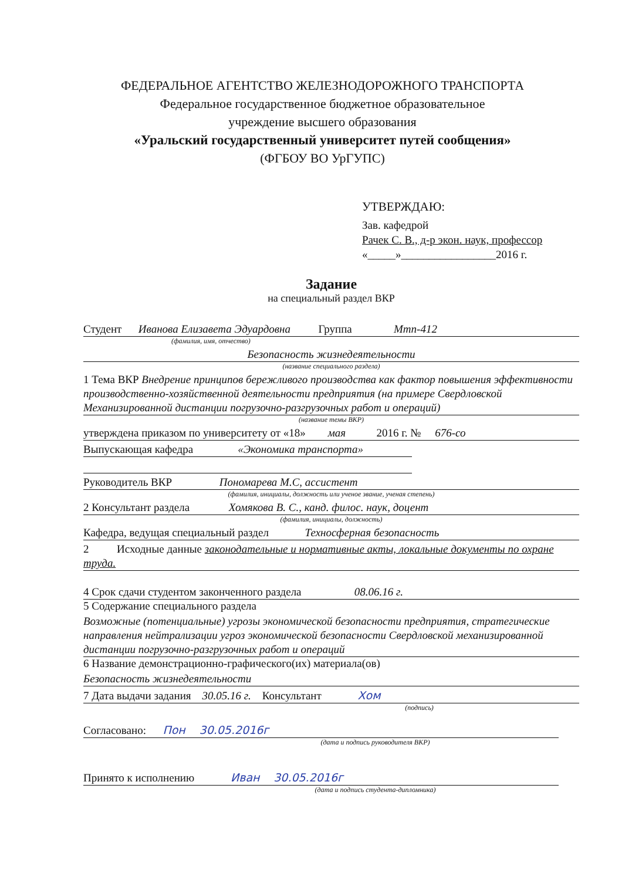ФЕДЕРАЛЬНОЕ АГЕНТСТВО ЖЕЛЕЗНОДОРОЖНОГО ТРАНСПОРТА
Федеральное государственное бюджетное образовательное
учреждение высшего образования
«Уральский государственный университет путей сообщения»
(ФГБОУ ВО УрГУПС)
УТВЕРЖДАЮ:
Зав. кафедрой
Рачек С. В., д-р экон. наук, профессор
«_____»_________________2016 г.
Задание
на специальный раздел ВКР
Студент Иванова Елизавета Эдуардовна Группа Мтп-412
(фамилия, имя, отчество)
Безопасность жизнедеятельности
(название специального раздела)
1 Тема ВКР Внедрение принципов бережливого производства как фактор повышения эффективности производственно-хозяйственной деятельности предприятия (на примере Свердловской Механизированной дистанции погрузочно-разгрузочных работ и операций)
(название темы ВКР)
утверждена приказом по университету от «18» мая 2016 г. № 676-со
Выпускающая кафедра «Экономика транспорта»
Руководитель ВКР Пономарева М.С, ассистент
(фамилия, инициалы, должность или ученое звание, ученая степень)
2 Консультант раздела Хомякова В. С., канд. филос. наук, доцент
(фамилия, инициалы, должность)
Кафедра, ведущая специальный раздел Техносферная безопасность
2 Исходные данные законодательные и нормативные акты, локальные документы по охране труда.
4 Срок сдачи студентом законченного раздела 08.06.16 г.
5 Содержание специального раздела
Возможные (потенциальные) угрозы экономической безопасности предприятия, стратегические направления нейтрализации угроз экономической безопасности Свердловской механизированной дистанции погрузочно-разгрузочных работ и операций
6 Название демонстрационно-графического(их) материала(ов)
Безопасность жизнедеятельности
7 Дата выдачи задания 30.05.16 г. Консультант Хом
(подпись)
Согласовано: Пон 30.05.2016г
(дата и подпись руководителя ВКР)
Принято к исполнению Иван 30.05.2016г
(дата и подпись студента-дипломника)